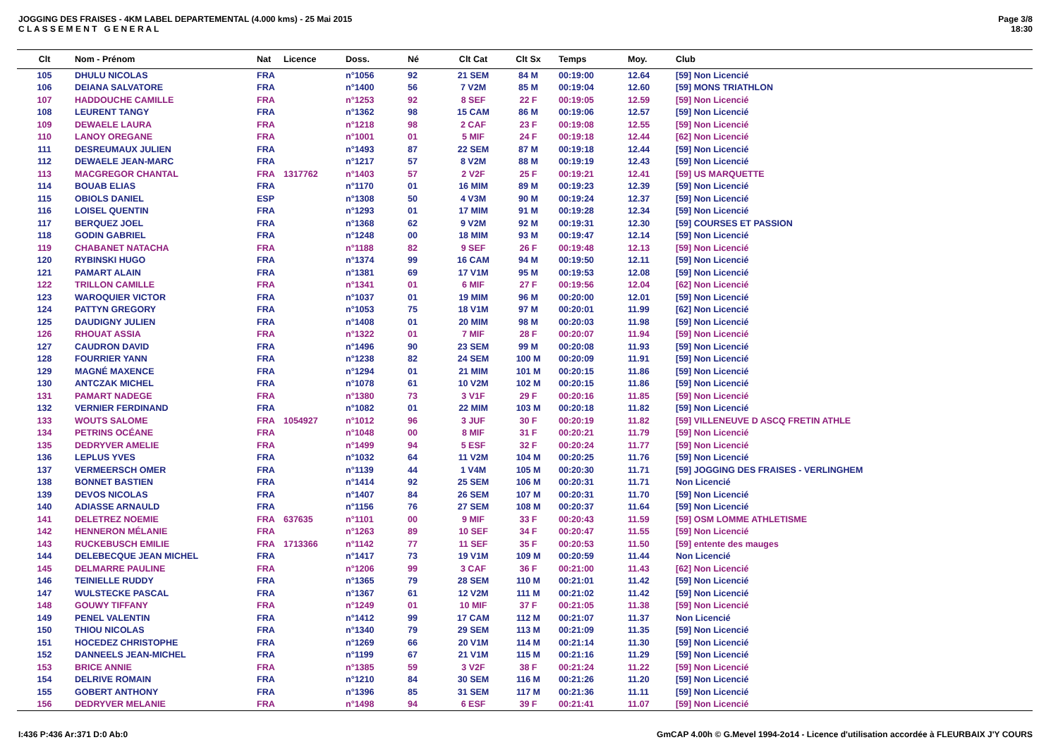JOGGING DES FRAISES - 4KM LABEL DEPARTEMENTAL (4.000 kms) - 25 Mai 2015
C L A S S E M E N T G E N E R A L
Page 3/8
18:30
| Clt | Nom - Prénom | Nat | Licence | Doss. | Né | Clt Cat | Clt Sx | Temps | Moy. | Club |
| --- | --- | --- | --- | --- | --- | --- | --- | --- | --- | --- |
| 105 | DHULU NICOLAS | FRA | | n°1056 | 92 | 21 SEM | 84 M | 00:19:00 | 12.64 | [59] Non Licencié |
| 106 | DEIANA SALVATORE | FRA | | n°1400 | 56 | 7 V2M | 85 M | 00:19:04 | 12.60 | [59] MONS TRIATHLON |
| 107 | HADDOUCHE CAMILLE | FRA | | n°1253 | 92 | 8 SEF | 22 F | 00:19:05 | 12.59 | [59] Non Licencié |
| 108 | LEURENT TANGY | FRA | | n°1362 | 98 | 15 CAM | 86 M | 00:19:06 | 12.57 | [59] Non Licencié |
| 109 | DEWAELE LAURA | FRA | | n°1218 | 98 | 2 CAF | 23 F | 00:19:08 | 12.55 | [59] Non Licencié |
| 110 | LANOY OREGANE | FRA | | n°1001 | 01 | 5 MIF | 24 F | 00:19:18 | 12.44 | [62] Non Licencié |
| 111 | DESREUMAUX JULIEN | FRA | | n°1493 | 87 | 22 SEM | 87 M | 00:19:18 | 12.44 | [59] Non Licencié |
| 112 | DEWAELE JEAN-MARC | FRA | | n°1217 | 57 | 8 V2M | 88 M | 00:19:19 | 12.43 | [59] Non Licencié |
| 113 | MACGREGOR CHANTAL | FRA | 1317762 | n°1403 | 57 | 2 V2F | 25 F | 00:19:21 | 12.41 | [59] US MARQUETTE |
| 114 | BOUAB ELIAS | FRA | | n°1170 | 01 | 16 MIM | 89 M | 00:19:23 | 12.39 | [59] Non Licencié |
| 115 | OBIOLS DANIEL | ESP | | n°1308 | 50 | 4 V3M | 90 M | 00:19:24 | 12.37 | [59] Non Licencié |
| 116 | LOISEL QUENTIN | FRA | | n°1293 | 01 | 17 MIM | 91 M | 00:19:28 | 12.34 | [59] Non Licencié |
| 117 | BERQUEZ JOEL | FRA | | n°1368 | 62 | 9 V2M | 92 M | 00:19:31 | 12.30 | [59] COURSES ET PASSION |
| 118 | GODIN GABRIEL | FRA | | n°1248 | 00 | 18 MIM | 93 M | 00:19:47 | 12.14 | [59] Non Licencié |
| 119 | CHABANET NATACHA | FRA | | n°1188 | 82 | 9 SEF | 26 F | 00:19:48 | 12.13 | [59] Non Licencié |
| 120 | RYBINSKI HUGO | FRA | | n°1374 | 99 | 16 CAM | 94 M | 00:19:50 | 12.11 | [59] Non Licencié |
| 121 | PAMART ALAIN | FRA | | n°1381 | 69 | 17 V1M | 95 M | 00:19:53 | 12.08 | [59] Non Licencié |
| 122 | TRILLON CAMILLE | FRA | | n°1341 | 01 | 6 MIF | 27 F | 00:19:56 | 12.04 | [62] Non Licencié |
| 123 | WAROQUIER VICTOR | FRA | | n°1037 | 01 | 19 MIM | 96 M | 00:20:00 | 12.01 | [59] Non Licencié |
| 124 | PATTYN GREGORY | FRA | | n°1053 | 75 | 18 V1M | 97 M | 00:20:01 | 11.99 | [62] Non Licencié |
| 125 | DAUDIGNY JULIEN | FRA | | n°1408 | 01 | 20 MIM | 98 M | 00:20:03 | 11.98 | [59] Non Licencié |
| 126 | RHOUAT ASSIA | FRA | | n°1322 | 01 | 7 MIF | 28 F | 00:20:07 | 11.94 | [59] Non Licencié |
| 127 | CAUDRON DAVID | FRA | | n°1496 | 90 | 23 SEM | 99 M | 00:20:08 | 11.93 | [59] Non Licencié |
| 128 | FOURRIER YANN | FRA | | n°1238 | 82 | 24 SEM | 100 M | 00:20:09 | 11.91 | [59] Non Licencié |
| 129 | MAGNÉ MAXENCE | FRA | | n°1294 | 01 | 21 MIM | 101 M | 00:20:15 | 11.86 | [59] Non Licencié |
| 130 | ANTCZAK MICHEL | FRA | | n°1078 | 61 | 10 V2M | 102 M | 00:20:15 | 11.86 | [59] Non Licencié |
| 131 | PAMART NADEGE | FRA | | n°1380 | 73 | 3 V1F | 29 F | 00:20:16 | 11.85 | [59] Non Licencié |
| 132 | VERNIER FERDINAND | FRA | | n°1082 | 01 | 22 MIM | 103 M | 00:20:18 | 11.82 | [59] Non Licencié |
| 133 | WOUTS SALOME | FRA | 1054927 | n°1012 | 96 | 3 JUF | 30 F | 00:20:19 | 11.82 | [59] VILLENEUVE D ASCQ FRETIN ATHLE |
| 134 | PETRINS OCÉANE | FRA | | n°1048 | 00 | 8 MIF | 31 F | 00:20:21 | 11.79 | [59] Non Licencié |
| 135 | DEDRYVER AMELIE | FRA | | n°1499 | 94 | 5 ESF | 32 F | 00:20:24 | 11.77 | [59] Non Licencié |
| 136 | LEPLUS YVES | FRA | | n°1032 | 64 | 11 V2M | 104 M | 00:20:25 | 11.76 | [59] Non Licencié |
| 137 | VERMEERSCH OMER | FRA | | n°1139 | 44 | 1 V4M | 105 M | 00:20:30 | 11.71 | [59] JOGGING DES FRAISES - VERLINGHEM |
| 138 | BONNET BASTIEN | FRA | | n°1414 | 92 | 25 SEM | 106 M | 00:20:31 | 11.71 | Non Licencié |
| 139 | DEVOS NICOLAS | FRA | | n°1407 | 84 | 26 SEM | 107 M | 00:20:31 | 11.70 | [59] Non Licencié |
| 140 | ADIASSE ARNAULD | FRA | | n°1156 | 76 | 27 SEM | 108 M | 00:20:37 | 11.64 | [59] Non Licencié |
| 141 | DELETREZ NOEMIE | FRA | 637635 | n°1101 | 00 | 9 MIF | 33 F | 00:20:43 | 11.59 | [59] OSM LOMME ATHLETISME |
| 142 | HENNERON MÉLANIE | FRA | | n°1263 | 89 | 10 SEF | 34 F | 00:20:47 | 11.55 | [59] Non Licencié |
| 143 | RUCKEBUSCH EMILIE | FRA | 1713366 | n°1142 | 77 | 11 SEF | 35 F | 00:20:53 | 11.50 | [59] entente des mauges |
| 144 | DELEBECQUE JEAN MICHEL | FRA | | n°1417 | 73 | 19 V1M | 109 M | 00:20:59 | 11.44 | Non Licencié |
| 145 | DELMARRE PAULINE | FRA | | n°1206 | 99 | 3 CAF | 36 F | 00:21:00 | 11.43 | [62] Non Licencié |
| 146 | TEINIELLE RUDDY | FRA | | n°1365 | 79 | 28 SEM | 110 M | 00:21:01 | 11.42 | [59] Non Licencié |
| 147 | WULSTECKE PASCAL | FRA | | n°1367 | 61 | 12 V2M | 111 M | 00:21:02 | 11.42 | [59] Non Licencié |
| 148 | GOUWY TIFFANY | FRA | | n°1249 | 01 | 10 MIF | 37 F | 00:21:05 | 11.38 | [59] Non Licencié |
| 149 | PENEL VALENTIN | FRA | | n°1412 | 99 | 17 CAM | 112 M | 00:21:07 | 11.37 | Non Licencié |
| 150 | THIOU NICOLAS | FRA | | n°1340 | 79 | 29 SEM | 113 M | 00:21:09 | 11.35 | [59] Non Licencié |
| 151 | HOCEDEZ CHRISTOPHE | FRA | | n°1269 | 66 | 20 V1M | 114 M | 00:21:14 | 11.30 | [59] Non Licencié |
| 152 | DANNEELS JEAN-MICHEL | FRA | | n°1199 | 67 | 21 V1M | 115 M | 00:21:16 | 11.29 | [59] Non Licencié |
| 153 | BRICE ANNIE | FRA | | n°1385 | 59 | 3 V2F | 38 F | 00:21:24 | 11.22 | [59] Non Licencié |
| 154 | DELRIVE ROMAIN | FRA | | n°1210 | 84 | 30 SEM | 116 M | 00:21:26 | 11.20 | [59] Non Licencié |
| 155 | GOBERT ANTHONY | FRA | | n°1396 | 85 | 31 SEM | 117 M | 00:21:36 | 11.11 | [59] Non Licencié |
| 156 | DEDRYVER MELANIE | FRA | | n°1498 | 94 | 6 ESF | 39 F | 00:21:41 | 11.07 | [59] Non Licencié |
I:436 P:436 Ar:371 D:0 Ab:0 GmCAP 4.00h © G.Mevel 1994-2o14 - Licence d'utilisation accordée à FLEURBAIX J'Y COURS